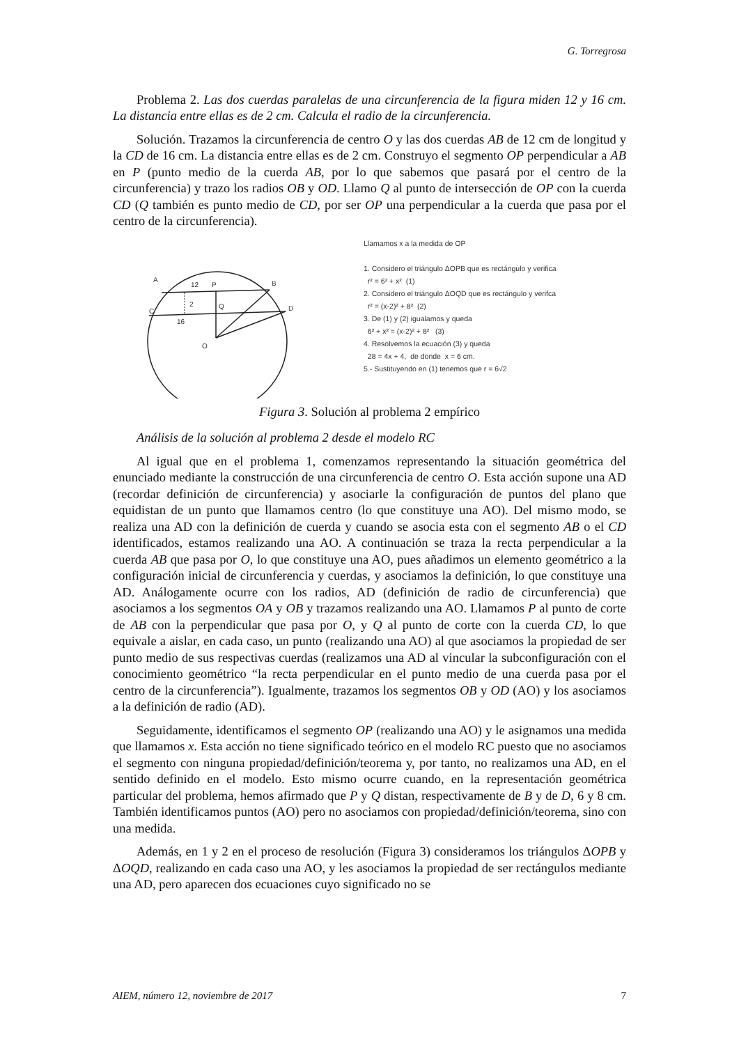G. Torregrosa
Problema 2. Las dos cuerdas paralelas de una circunferencia de la figura miden 12 y 16 cm. La distancia entre ellas es de 2 cm. Calcula el radio de la circunferencia.
Solución. Trazamos la circunferencia de centro O y las dos cuerdas AB de 12 cm de longitud y la CD de 16 cm. La distancia entre ellas es de 2 cm. Construyo el segmento OP perpendicular a AB en P (punto medio de la cuerda AB, por lo que sabemos que pasará por el centro de la circunferencia) y trazo los radios OB y OD. Llamo Q al punto de intersección de OP con la cuerda CD (Q también es punto medio de CD, por ser OP una perpendicular a la cuerda que pasa por el centro de la circunferencia).
A
12
P
B
2
C
Q
D
16
O
Llamamos x a la medida de OP
1. Considero el triángulo ΔOPB que es rectángulo y verifica
r² = 6² + x² (1)
2. Considero el triángulo ΔOQD que es rectángulo y verifca
r² = (x-2)² + 8² (2)
3. De (1) y (2) igualamos y queda
6² + x² = (x-2)² + 8² (3)
4. Resolvemos la ecuación (3) y queda
28 = 4x + 4, de donde x = 6 cm.
5.- Sustituyendo en (1) tenemos que r = 6√2
Figura 3. Solución al problema 2 empírico
Análisis de la solución al problema 2 desde el modelo RC
Al igual que en el problema 1, comenzamos representando la situación geométrica del enunciado mediante la construcción de una circunferencia de centro O. Esta acción supone una AD (recordar definición de circunferencia) y asociarle la configuración de puntos del plano que equidistan de un punto que llamamos centro (lo que constituye una AO). Del mismo modo, se realiza una AD con la definición de cuerda y cuando se asocia esta con el segmento AB o el CD identificados, estamos realizando una AO. A continuación se traza la recta perpendicular a la cuerda AB que pasa por O, lo que constituye una AO, pues añadimos un elemento geométrico a la configuración inicial de circunferencia y cuerdas, y asociamos la definición, lo que constituye una AD. Análogamente ocurre con los radios, AD (definición de radio de circunferencia) que asociamos a los segmentos OA y OB y trazamos realizando una AO. Llamamos P al punto de corte de AB con la perpendicular que pasa por O, y Q al punto de corte con la cuerda CD, lo que equivale a aislar, en cada caso, un punto (realizando una AO) al que asociamos la propiedad de ser punto medio de sus respectivas cuerdas (realizamos una AD al vincular la subconfiguración con el conocimiento geométrico “la recta perpendicular en el punto medio de una cuerda pasa por el centro de la circunferencia”). Igualmente, trazamos los segmentos OB y OD (AO) y los asociamos a la definición de radio (AD).
Seguidamente, identificamos el segmento OP (realizando una AO) y le asignamos una medida que llamamos x. Esta acción no tiene significado teórico en el modelo RC puesto que no asociamos el segmento con ninguna propiedad/definición/teorema y, por tanto, no realizamos una AD, en el sentido definido en el modelo. Esto mismo ocurre cuando, en la representación geométrica particular del problema, hemos afirmado que P y Q distan, respectivamente de B y de D, 6 y 8 cm. También identificamos puntos (AO) pero no asociamos con propiedad/definición/teorema, sino con una medida.
Además, en 1 y 2 en el proceso de resolución (Figura 3) consideramos los triángulos ΔOPB y ΔOQD, realizando en cada caso una AO, y les asociamos la propiedad de ser rectángulos mediante una AD, pero aparecen dos ecuaciones cuyo significado no se
AIEM, número 12, noviembre de 2017 7